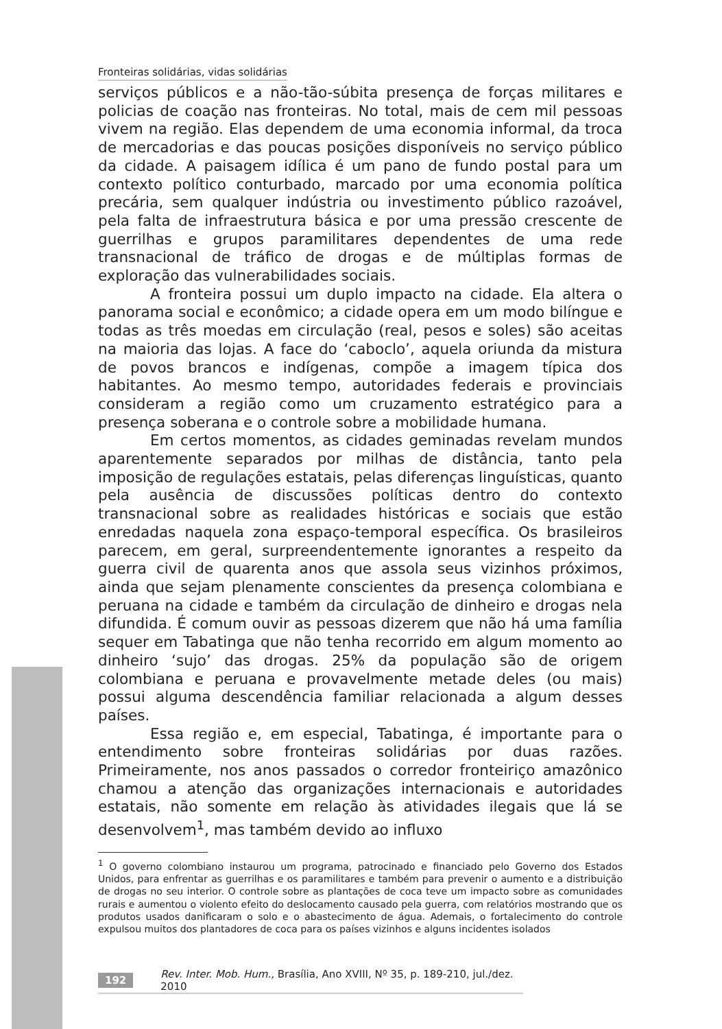Fronteiras solidárias, vidas solidárias
serviços públicos e a não-tão-súbita presença de forças militares e policias de coação nas fronteiras. No total, mais de cem mil pessoas vivem na região. Elas dependem de uma economia informal, da troca de mercadorias e das poucas posições disponíveis no serviço público da cidade. A paisagem idílica é um pano de fundo postal para um contexto político conturbado, marcado por uma economia política precária, sem qualquer indústria ou investimento público razoável, pela falta de infraestrutura básica e por uma pressão crescente de guerrilhas e grupos paramilitares dependentes de uma rede transnacional de tráfico de drogas e de múltiplas formas de exploração das vulnerabilidades sociais.
A fronteira possui um duplo impacto na cidade. Ela altera o panorama social e econômico; a cidade opera em um modo bilíngue e todas as três moedas em circulação (real, pesos e soles) são aceitas na maioria das lojas. A face do ‘caboclo’, aquela oriunda da mistura de povos brancos e indígenas, compõe a imagem típica dos habitantes. Ao mesmo tempo, autoridades federais e provinciais consideram a região como um cruzamento estratégico para a presença soberana e o controle sobre a mobilidade humana.
Em certos momentos, as cidades geminadas revelam mundos aparentemente separados por milhas de distância, tanto pela imposição de regulações estatais, pelas diferenças linguísticas, quanto pela ausência de discussões políticas dentro do contexto transnacional sobre as realidades históricas e sociais que estão enredadas naquela zona espaço-temporal específica. Os brasileiros parecem, em geral, surpreendentemente ignorantes a respeito da guerra civil de quarenta anos que assola seus vizinhos próximos, ainda que sejam plenamente conscientes da presença colombiana e peruana na cidade e também da circulação de dinheiro e drogas nela difundida. É comum ouvir as pessoas dizerem que não há uma família sequer em Tabatinga que não tenha recorrido em algum momento ao dinheiro ‘sujo’ das drogas. 25% da população são de origem colombiana e peruana e provavelmente metade deles (ou mais) possui alguma descendência familiar relacionada a algum desses países.
Essa região e, em especial, Tabatinga, é importante para o entendimento sobre fronteiras solidárias por duas razões. Primeiramente, nos anos passados o corredor fronteiriço amazônico chamou a atenção das organizações internacionais e autoridades estatais, não somente em relação às atividades ilegais que lá se desenvolvem<sup>1</sup>, mas também devido ao influxo
<sup>1</sup> O governo colombiano instaurou um programa, patrocinado e financiado pelo Governo dos Estados Unidos, para enfrentar as guerrilhas e os paramilitares e também para prevenir o aumento e a distribuição de drogas no seu interior. O controle sobre as plantações de coca teve um impacto sobre as comunidades rurais e aumentou o violento efeito do deslocamento causado pela guerra, com relatórios mostrando que os produtos usados danificaram o solo e o abastecimento de água. Ademais, o fortalecimento do controle expulsou muitos dos plantadores de coca para os países vizinhos e alguns incidentes isolados
192 Rev. Inter. Mob. Hum., Brasília, Ano XVIII, Nº 35, p. 189-210, jul./dez. 2010